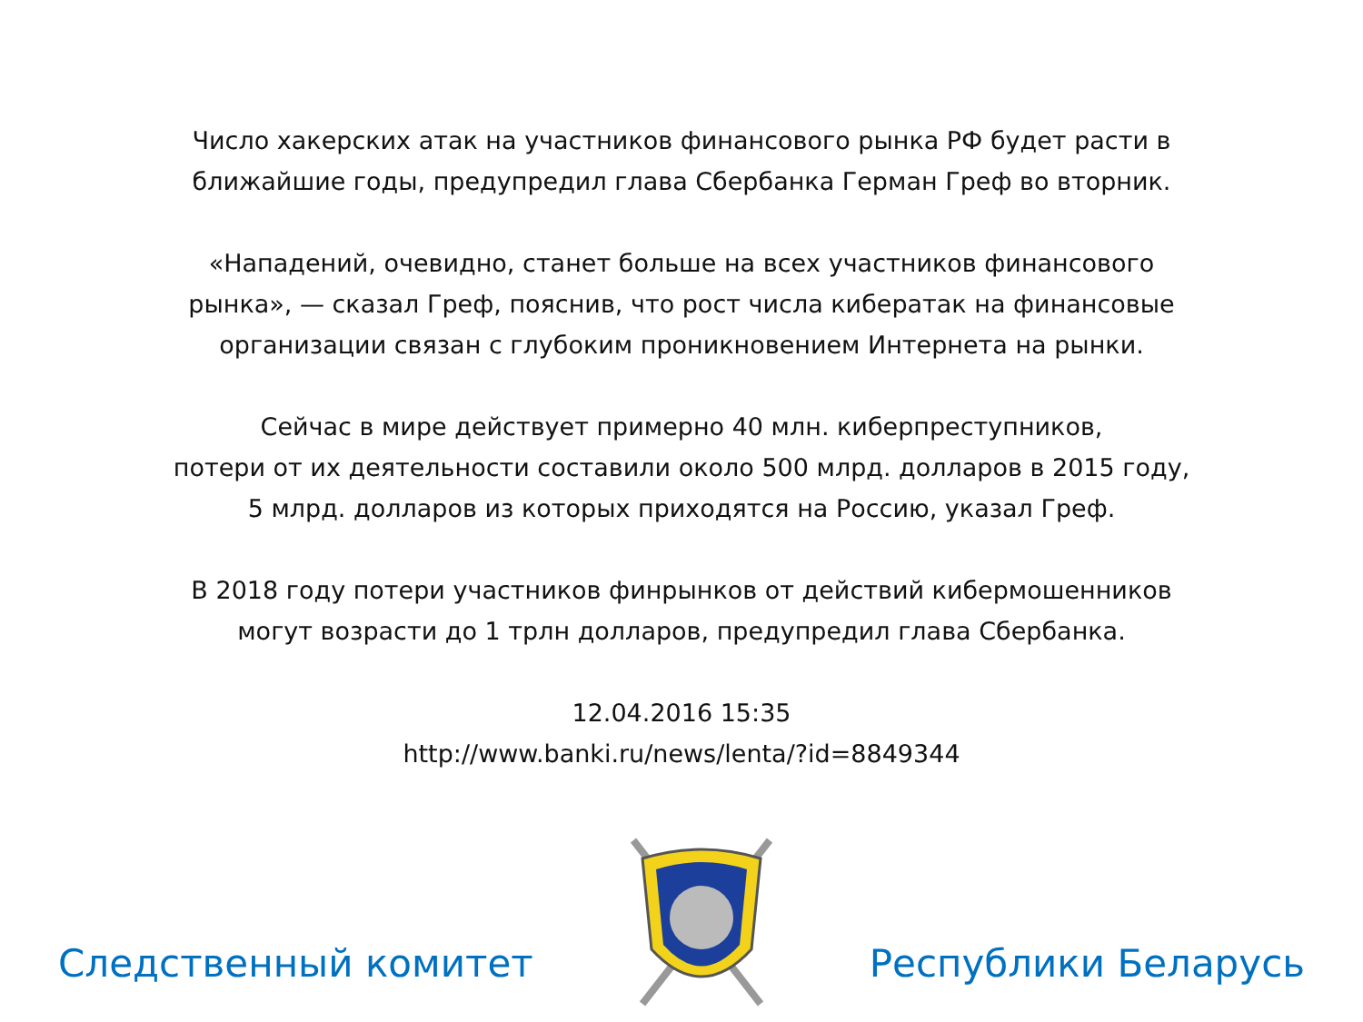Число хакерских атак на участников финансового рынка РФ будет расти в
ближайшие годы, предупредил глава Сбербанка Герман Греф во вторник.
«Нападений, очевидно, станет больше на всех участников финансового
рынка», — сказал Греф, пояснив, что рост числа кибератак на финансовые
организации связан с глубоким проникновением Интернета на рынки.
Сейчас в мире действует примерно 40 млн. киберпреступников,
потери от их деятельности составили около 500 млрд. долларов в 2015 году,
5 млрд. долларов из которых приходятся на Россию, указал Греф.
В 2018 году потери участников финрынков от действий кибермошенников
могут возрасти до 1 трлн долларов, предупредил глава Сбербанка.
12.04.2016 15:35
http://www.banki.ru/news/lenta/?id=8849344
Следственный комитет
Республики Беларусь